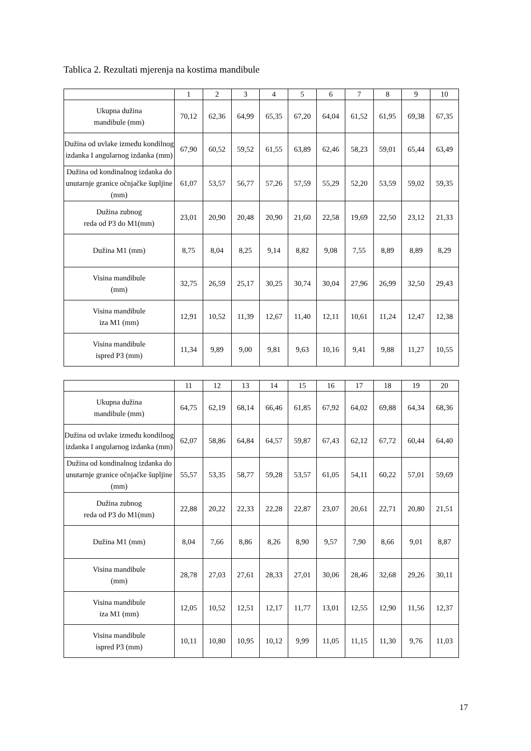Tablica 2. Rezultati mjerenja na kostima mandibule
| | 1 | 2 | 3 | 4 | 5 | 6 | 7 | 8 | 9 | 10 |
| --- | --- | --- | --- | --- | --- | --- | --- | --- | --- | --- |
| Ukupna dužina mandibule (mm) | 70,12 | 62,36 | 64,99 | 65,35 | 67,20 | 64,04 | 61,52 | 61,95 | 69,38 | 67,35 |
| Dužina od uvlake između kondilnog izdanka I angularnog izdanka (mm) | 67,90 | 60,52 | 59,52 | 61,55 | 63,89 | 62,46 | 58,23 | 59,01 | 65,44 | 63,49 |
| Dužina od kondinalnog izdanka do unutarnje granice očnjačke šupljine (mm) | 61,07 | 53,57 | 56,77 | 57,26 | 57,59 | 55,29 | 52,20 | 53,59 | 59,02 | 59,35 |
| Dužina zubnog reda od P3 do M1(mm) | 23,01 | 20,90 | 20,48 | 20,90 | 21,60 | 22,58 | 19,69 | 22,50 | 23,12 | 21,33 |
| Dužina M1 (mm) | 8,75 | 8,04 | 8,25 | 9,14 | 8,82 | 9,08 | 7,55 | 8,89 | 8,89 | 8,29 |
| Visina mandibule (mm) | 32,75 | 26,59 | 25,17 | 30,25 | 30,74 | 30,04 | 27,96 | 26,99 | 32,50 | 29,43 |
| Visina mandibule iza M1 (mm) | 12,91 | 10,52 | 11,39 | 12,67 | 11,40 | 12,11 | 10,61 | 11,24 | 12,47 | 12,38 |
| Visina mandibule ispred P3 (mm) | 11,34 | 9,89 | 9,00 | 9,81 | 9,63 | 10,16 | 9,41 | 9,88 | 11,27 | 10,55 |
| | 11 | 12 | 13 | 14 | 15 | 16 | 17 | 18 | 19 | 20 |
| --- | --- | --- | --- | --- | --- | --- | --- | --- | --- | --- |
| Ukupna dužina mandibule (mm) | 64,75 | 62,19 | 68,14 | 66,46 | 61,85 | 67,92 | 64,02 | 69,88 | 64,34 | 68,36 |
| Dužina od uvlake između kondilnog izdanka I angularnog izdanka (mm) | 62,07 | 58,86 | 64,84 | 64,57 | 59,87 | 67,43 | 62,12 | 67,72 | 60,44 | 64,40 |
| Dužina od kondinalnog izdanka do unutarnje granice očnjačke šupljine (mm) | 55,57 | 53,35 | 58,77 | 59,28 | 53,57 | 61,05 | 54,11 | 60,22 | 57,01 | 59,69 |
| Dužina zubnog reda od P3 do M1(mm) | 22,88 | 20,22 | 22,33 | 22,28 | 22,87 | 23,07 | 20,61 | 22,71 | 20,80 | 21,51 |
| Dužina M1 (mm) | 8,04 | 7,66 | 8,86 | 8,26 | 8,90 | 9,57 | 7,90 | 8,66 | 9,01 | 8,87 |
| Visina mandibule (mm) | 28,78 | 27,03 | 27,61 | 28,33 | 27,01 | 30,06 | 28,46 | 32,68 | 29,26 | 30,11 |
| Visina mandibule iza M1 (mm) | 12,05 | 10,52 | 12,51 | 12,17 | 11,77 | 13,01 | 12,55 | 12,90 | 11,56 | 12,37 |
| Visina mandibule ispred P3 (mm) | 10,11 | 10,80 | 10,95 | 10,12 | 9,99 | 11,05 | 11,15 | 11,30 | 9,76 | 11,03 |
17